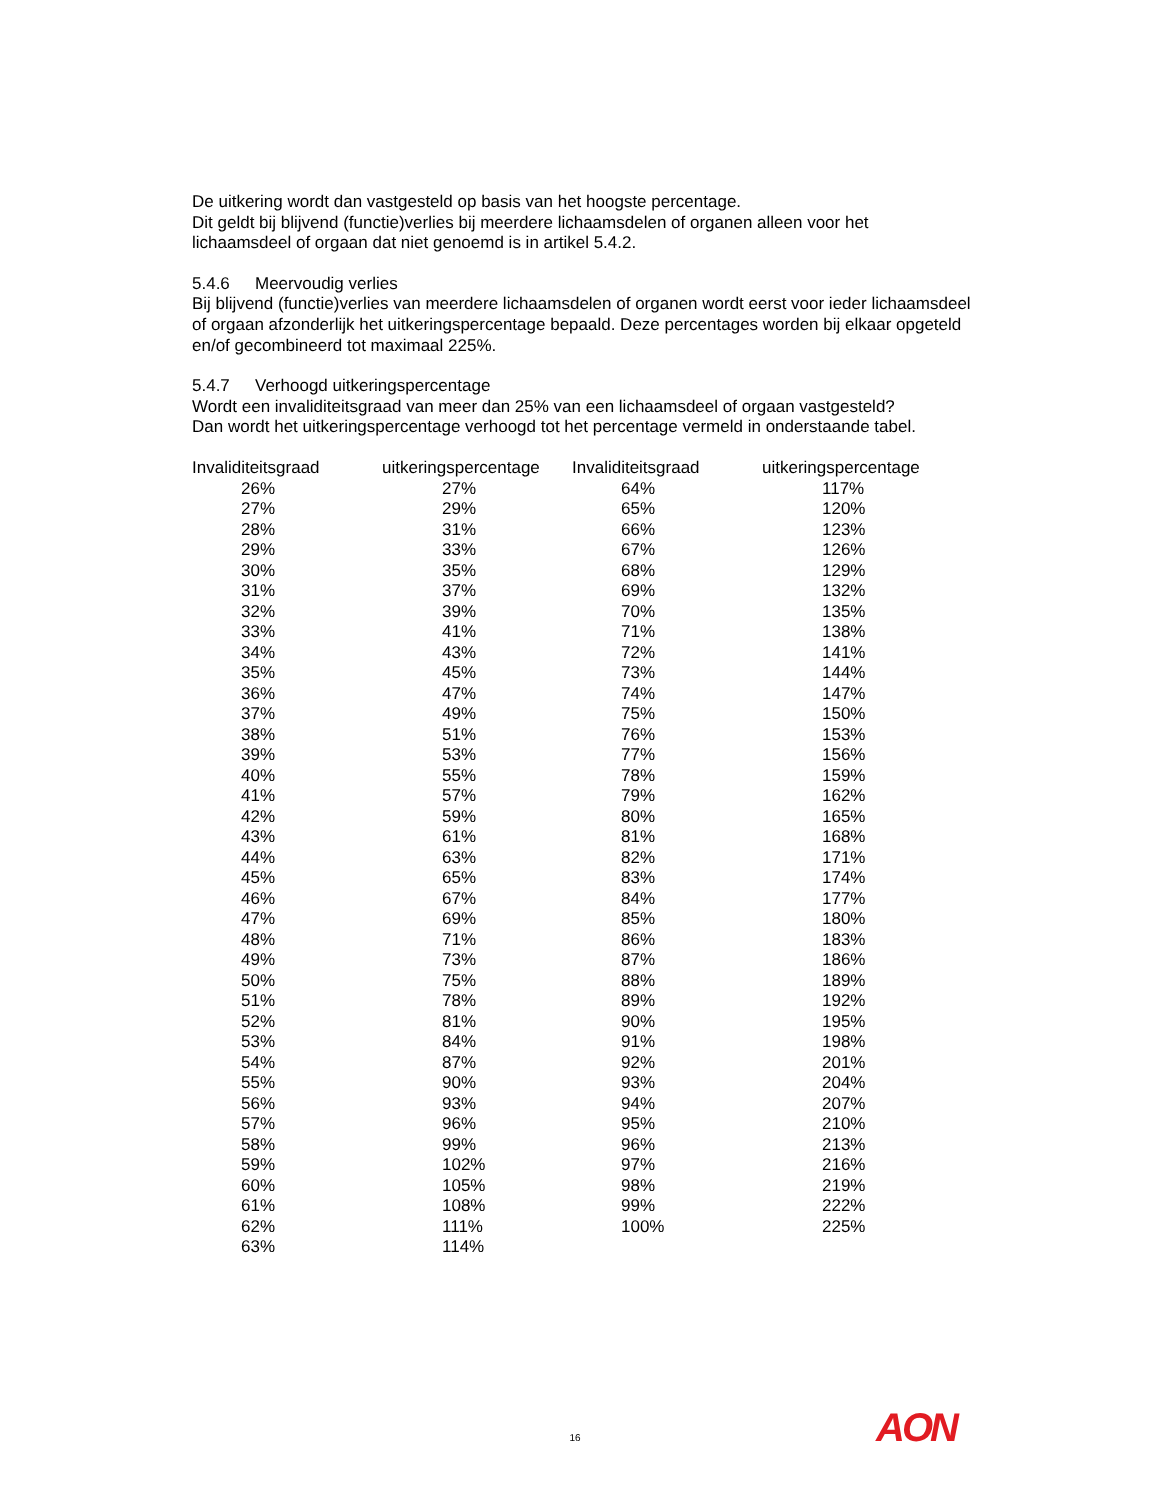De uitkering wordt dan vastgesteld op basis van het hoogste percentage.
Dit geldt bij blijvend (functie)verlies bij meerdere lichaamsdelen of organen alleen voor het lichaamsdeel of orgaan dat niet genoemd is in artikel 5.4.2.
5.4.6 Meervoudig verlies
Bij blijvend (functie)verlies van meerdere lichaamsdelen of organen wordt eerst voor ieder lichaamsdeel of orgaan afzonderlijk het uitkeringspercentage bepaald. Deze percentages worden bij elkaar opgeteld en/of gecombineerd tot maximaal 225%.
5.4.7 Verhoogd uitkeringspercentage
Wordt een invaliditeitsgraad van meer dan 25% van een lichaamsdeel of orgaan vastgesteld?
Dan wordt het uitkeringspercentage verhoogd tot het percentage vermeld in onderstaande tabel.
| Invaliditeitsgraad | uitkeringspercentage | Invaliditeitsgraad | uitkeringspercentage |
| --- | --- | --- | --- |
| 26% | 27% | 64% | 117% |
| 27% | 29% | 65% | 120% |
| 28% | 31% | 66% | 123% |
| 29% | 33% | 67% | 126% |
| 30% | 35% | 68% | 129% |
| 31% | 37% | 69% | 132% |
| 32% | 39% | 70% | 135% |
| 33% | 41% | 71% | 138% |
| 34% | 43% | 72% | 141% |
| 35% | 45% | 73% | 144% |
| 36% | 47% | 74% | 147% |
| 37% | 49% | 75% | 150% |
| 38% | 51% | 76% | 153% |
| 39% | 53% | 77% | 156% |
| 40% | 55% | 78% | 159% |
| 41% | 57% | 79% | 162% |
| 42% | 59% | 80% | 165% |
| 43% | 61% | 81% | 168% |
| 44% | 63% | 82% | 171% |
| 45% | 65% | 83% | 174% |
| 46% | 67% | 84% | 177% |
| 47% | 69% | 85% | 180% |
| 48% | 71% | 86% | 183% |
| 49% | 73% | 87% | 186% |
| 50% | 75% | 88% | 189% |
| 51% | 78% | 89% | 192% |
| 52% | 81% | 90% | 195% |
| 53% | 84% | 91% | 198% |
| 54% | 87% | 92% | 201% |
| 55% | 90% | 93% | 204% |
| 56% | 93% | 94% | 207% |
| 57% | 96% | 95% | 210% |
| 58% | 99% | 96% | 213% |
| 59% | 102% | 97% | 216% |
| 60% | 105% | 98% | 219% |
| 61% | 108% | 99% | 222% |
| 62% | 111% | 100% | 225% |
| 63% | 114% | | |
16 AON